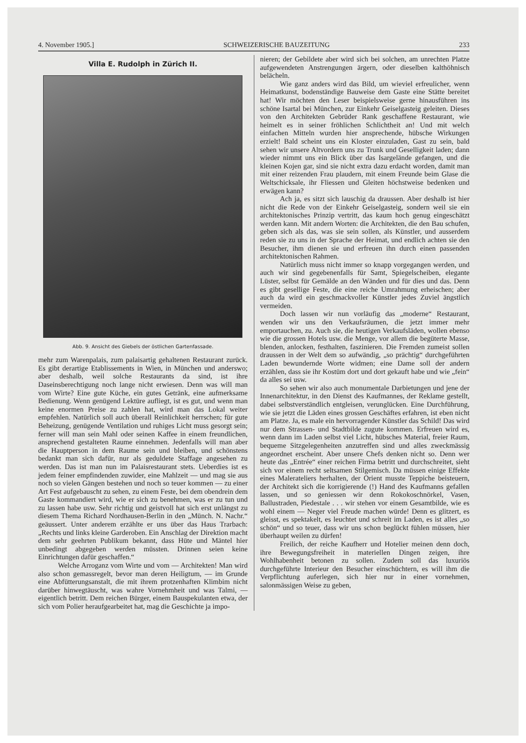4. November 1905.] SCHWEIZERISCHE BAUZEITUNG 233
Villa E. Rudolph in Zürich II.
Abb. 9. Ansicht des Giebels der östlichen Gartenfassade.
mehr zum Warenpalais, zum palaisartig gehaltenen Restaurant zurück. Es gibt derartige Etablissements in Wien, in München und anderswo; aber deshalb, weil solche Restaurants da sind, ist ihre Daseinsberechtigung noch lange nicht erwiesen. Denn was will man vom Wirte? Eine gute Küche, ein gutes Getränk, eine aufmerksame Bedienung. Wenn genügend Lektüre aufliegt, ist es gut, und wenn man keine enormen Preise zu zahlen hat, wird man das Lokal weiter empfehlen. Natürlich soll auch überall Reinlichkeit herrschen; für gute Beheizung, genügende Ventilation und ruhiges Licht muss gesorgt sein; ferner will man sein Mahl oder seinen Kaffee in einem freundlichen, ansprechend gestalteten Raume einnehmen. Jedenfalls will man aber die Hauptperson in dem Raume sein und bleiben, und schönstens bedankt man sich dafür, nur als geduldete Staffage angesehen zu werden. Das ist man nun im Palaisrestaurant stets. Ueberdies ist es jedem feiner empfindenden zuwider, eine Mahlzeit — und mag sie aus noch so vielen Gängen bestehen und noch so teuer kommen — zu einer Art Fest aufgebauscht zu sehen, zu einem Feste, bei dem obendrein dem Gaste kommandiert wird, wie er sich zu benehmen, was er zu tun und zu lassen habe usw. Sehr richtig und geistvoll hat sich erst unlängst zu diesem Thema Richard Nordhausen-Berlin in den „Münch. N. Nachr.“ geäussert. Unter anderem erzählte er uns über das Haus Trarbach: „Rechts und links kleine Garderoben. Ein Anschlag der Direktion macht dem sehr geehrten Publikum bekannt, dass Hüte und Mäntel hier unbedingt abgegeben werden müssten. Drinnen seien keine Einrichtungen dafür geschaffen.“
Welche Arroganz vom Wirte und vom — Architekten! Man wird also schon gemassregelt, bevor man deren Heiligtum, — im Grunde eine Abfütterungsanstalt, die mit ihrem protzenhaften Klimbim nicht darüber hinwegtäuscht, was wahre Vornehmheit und was Talmi, — eigentlich betritt. Dem reichen Bürger, einem Bauspekulanten etwa, der sich vom Polier heraufgearbeitet hat, mag die Geschichte ja impo-
nieren; der Gebildete aber wird sich bei solchen, am unrechten Platze aufgewendeten Anstrengungen ärgern, oder dieselben kalthöhnisch belächeln.
Wie ganz anders wird das Bild, um wieviel erfreulicher, wenn Heimatkunst, bodenständige Bauweise dem Gaste eine Stätte bereitet hat! Wir möchten den Leser beispielsweise gerne hinausführen ins schöne Isartal bei München, zur Einkehr Geiselgasteig geleiten. Dieses von den Architekten Gebrüder Rank geschaffene Restaurant, wie heimelt es in seiner fröhlichen Schlichtheit an! Und mit welch einfachen Mitteln wurden hier ansprechende, hübsche Wirkungen erzielt! Bald scheint uns ein Kloster einzuladen, Gast zu sein, bald sehen wir unsere Altvordern uns zu Trunk und Geselligkeit laden; dann wieder nimmt uns ein Blick über das Isargelände gefangen, und die kleinen Kojen gar, sind sie nicht extra dazu erdacht worden, damit man mit einer reizenden Frau plaudern, mit einem Freunde beim Glase die Weltschicksale, ihr Fliessen und Gleiten höchstweise bedenken und erwägen kann?
Ach ja, es sitzt sich lauschig da draussen. Aber deshalb ist hier nicht die Rede von der Einkehr Geiselgasteig, sondern weil sie ein architektonisches Prinzip vertritt, das kaum hoch genug eingeschätzt werden kann. Mit andern Worten: die Architekten, die den Bau schufen, geben sich als das, was sie sein sollen, als Künstler, und ausserdem reden sie zu uns in der Sprache der Heimat, und endlich achten sie den Besucher, ihm dienen sie und erfreuen ihn durch einen passenden architektonischen Rahmen.
Natürlich muss nicht immer so knapp vorgegangen werden, und auch wir sind gegebenenfalls für Samt, Spiegelscheiben, elegante Lüster, selbst für Gemälde an den Wänden und für dies und das. Denn es gibt gesellige Feste, die eine reiche Umrahmung erheischen; aber auch da wird ein geschmackvoller Künstler jedes Zuviel ängstlich vermeiden.
Doch lassen wir nun vorläufig das „moderne“ Restaurant, wenden wir uns den Verkaufsräumen, die jetzt immer mehr emportauchen, zu. Auch sie, die heutigen Verkaufsläden, wollen ebenso wie die grossen Hotels usw. die Menge, vor allem die begüterte Masse, blenden, anlocken, festhalten, faszinieren. Die Fremden zumeist sollen draussen in der Welt dem so aufwändig, „so prächtig“ durchgeführten Laden bewundernde Worte widmen; eine Dame soll der andern erzählen, dass sie ihr Kostüm dort und dort gekauft habe und wie „fein“ da alles sei usw.
So sehen wir also auch monumentale Darbietungen und jene der Innenarchitektur, in den Dienst des Kaufmannes, der Reklame gestellt, dabei selbstverständlich entgleisen, verunglücken. Eine Durchführung, wie sie jetzt die Läden eines grossen Geschäftes erfahren, ist eben nicht am Platze. Ja, es male ein hervorragender Künstler das Schild! Das wird nur dem Strassen- und Stadtbilde zugute kommen. Erfreuen wird es, wenn dann im Laden selbst viel Licht, hübsches Material, freier Raum, bequeme Sitzgelegenheiten anzutreffen sind und alles zweckmässig angeordnet erscheint. Aber unsere Chefs denken nicht so. Denn wer heute das „Entrée“ einer reichen Firma betritt und durchschreitet, sieht sich vor einem recht seltsamen Stilgemisch. Da müssen einige Effekte eines Malerateliers herhalten, der Orient musste Teppiche beisteuern, der Architekt sich die korrigierende (!) Hand des Kaufmanns gefallen lassen, und so geniessen wir denn Rokokoschnörkel, Vasen, Ballustraden, Piedestale . . . wir stehen vor einem Gesamtbilde, wie es wohl einem — Neger viel Freude machen würde! Denn es glitzert, es gleisst, es spektakelt, es leuchtet und schreit im Laden, es ist alles „so schön“ und so teuer, dass wir uns schon beglückt fühlen müssen, hier überhaupt weilen zu dürfen!
Freilich, der reiche Kaufherr und Hotelier meinen denn doch, ihre Bewegungsfreiheit in materiellen Dingen zeigen, ihre Wohlhabenheit betonen zu sollen. Zudem soll das luxuriös durchgeführte Interieur den Besucher einschüchtern, es will ihm die Verpflichtung auferlegen, sich hier nur in einer vornehmen, salonmässigen Weise zu geben,